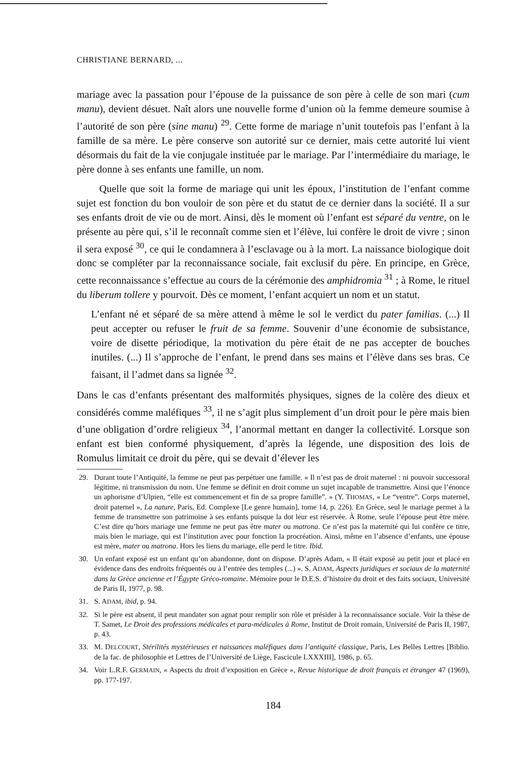CHRISTIANE BERNARD, ...
mariage avec la passation pour l’épouse de la puissance de son père à celle de son mari (cum manu), devient désuet. Naît alors une nouvelle forme d’union où la femme demeure soumise à l’autorité de son père (sine manu) <sup>29</sup>. Cette forme de mariage n’unit toutefois pas l’enfant à la famille de sa mère. Le père conserve son autorité sur ce dernier, mais cette autorité lui vient désormais du fait de la vie conjugale instituée par le mariage. Par l’intermédiaire du mariage, le père donne à ses enfants une famille, un nom.
Quelle que soit la forme de mariage qui unit les époux, l’institution de l’enfant comme sujet est fonction du bon vouloir de son père et du statut de ce dernier dans la société. Il a sur ses enfants droit de vie ou de mort. Ainsi, dès le moment où l’enfant est séparé du ventre, on le présente au père qui, s’il le reconnaît comme sien et l’élève, lui confère le droit de vivre ; sinon il sera exposé <sup>30</sup>, ce qui le condamnera à l’esclavage ou à la mort. La naissance biologique doit donc se compléter par la reconnaissance sociale, fait exclusif du père. En principe, en Grèce, cette reconnaissance s’effectue au cours de la cérémonie des amphidromia <sup>31</sup> ; à Rome, le rituel du liberum tollere y pourvoit. Dès ce moment, l’enfant acquiert un nom et un statut.
L’enfant né et séparé de sa mère attend à même le sol le verdict du pater familias. (...) Il peut accepter ou refuser le fruit de sa femme. Souvenir d’une économie de subsistance, voire de disette périodique, la motivation du père était de ne pas accepter de bouches inutiles. (...) Il s’approche de l’enfant, le prend dans ses mains et l’élève dans ses bras. Ce faisant, il l’admet dans sa lignée <sup>32</sup>.
Dans le cas d’enfants présentant des malformités physiques, signes de la colère des dieux et considérés comme maléfiques <sup>33</sup>, il ne s’agit plus simplement d’un droit pour le père mais bien d’une obligation d’ordre religieux <sup>34</sup>, l’anormal mettant en danger la collectivité. Lorsque son enfant est bien conformé physiquement, d’après la légende, une disposition des lois de Romulus limitait ce droit du père, qui se devait d’élever les
29. Durant toute l’Antiquité, la femme ne peut pas perpétuer une famille. « Il n’est pas de droit maternel : ni pouvoir successoral légitime, ni transmission du nom. Une femme se définit en droit comme un sujet incapable de transmettre. Ainsi que l’énonce un aphorisme d’Ulpien, “elle est commencement et fin de sa propre famille”. » (Y. THOMAS, « Le “ventre”. Corps maternel, droit paternel », La nature, Paris, Ed. Complexe [Le genre humain], tome 14, p. 226). En Grèce, seul le mariage permet à la femme de transmettre son patrimoine à ses enfants puisque la dot leur est réservée. À Rome, seule l’épouse peut être mère. C’est dire qu’hors mariage une femme ne peut pas être mater ou matrona. Ce n’est pas la maternité qui lui confère ce titre, mais bien le mariage, qui est l’institution avec pour fonction la procréation. Ainsi, même en l’absence d’enfants, une épouse est mère, mater ou matrona. Hors les liens du mariage, elle perd le titre. Ibid.
30. Un enfant exposé est un enfant qu’on abandonne, dont on dispose. D’après Adam, « Il était exposé au petit jour et placé en évidence dans des endroits fréquentés ou à l’entrée des temples (...) ». S. ADAM, Aspects juridiques et sociaux de la maternité dans la Grèce ancienne et l’Égypte Gréco-romaine. Mémoire pour le D.E.S. d’histoire du droit et des faits sociaux, Université de Paris II, 1977, p. 98.
31. S. ADAM, ibid, p. 94.
32. Si le père est absent, il peut mandater son agnat pour remplir son rôle et présider à la reconnaissance sociale. Voir la thèse de T. Samet, Le Droit des professions médicales et para-médicales à Rome, Institut de Droit romain, Université de Paris II, 1987, p. 43.
33. M. DELCOURT, Stérilités mystérieuses et naissances maléfiques dans l’antiquité classique, Paris, Les Belles Lettres [Biblio. de la fac. de philosophie et Lettres de l’Université de Liège, Fascicule LXXXIII], 1986, p. 65.
34. Voir L.R.F. GERMAIN, « Aspects du droit d’exposition en Grèce », Revue historique de droit français et étranger 47 (1969), pp. 177-197.
184